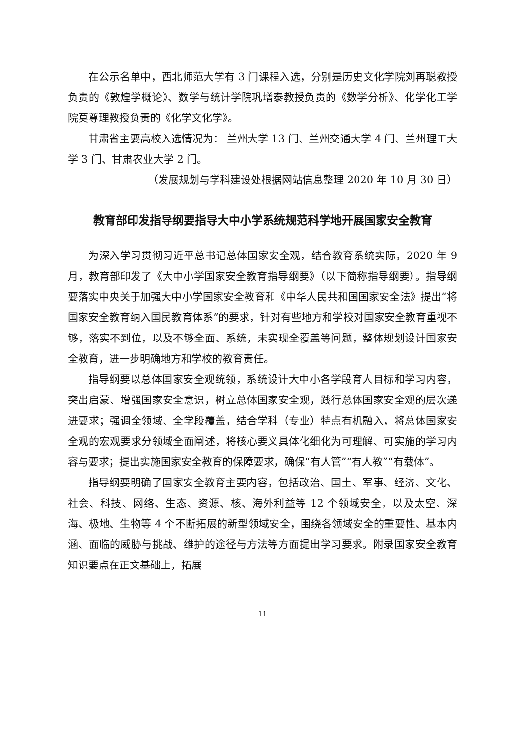在公示名单中，西北师范大学有 3 门课程入选，分别是历史文化学院刘再聪教授负责的《敦煌学概论》、数学与统计学院巩增泰教授负责的《数学分析》、化学化工学院莫尊理教授负责的《化学文化学》。
甘肃省主要高校入选情况为： 兰州大学 13 门、兰州交通大学 4 门、兰州理工大学 3 门、甘肃农业大学 2 门。
（发展规划与学科建设处根据网站信息整理 2020 年 10 月 30 日）
教育部印发指导纲要指导大中小学系统规范科学地开展国家安全教育
为深入学习贯彻习近平总书记总体国家安全观，结合教育系统实际，2020 年 9 月，教育部印发了《大中小学国家安全教育指导纲要》（以下简称指导纲要）。指导纲要落实中央关于加强大中小学国家安全教育和《中华人民共和国国家安全法》提出“将国家安全教育纳入国民教育体系”的要求，针对有些地方和学校对国家安全教育重视不够，落实不到位，以及不够全面、系统，未实现全覆盖等问题，整体规划设计国家安全教育，进一步明确地方和学校的教育责任。
指导纲要以总体国家安全观统领，系统设计大中小各学段育人目标和学习内容，突出启蒙、增强国家安全意识，树立总体国家安全观，践行总体国家安全观的层次递进要求；强调全领域、全学段覆盖，结合学科（专业）特点有机融入，将总体国家安全观的宏观要求分领域全面阐述，将核心要义具体化细化为可理解、可实施的学习内容与要求；提出实施国家安全教育的保障要求，确保“有人管”“有人教”“有载体”。
指导纲要明确了国家安全教育主要内容，包括政治、国土、军事、经济、文化、社会、科技、网络、生态、资源、核、海外利益等 12 个领域安全，以及太空、深海、极地、生物等 4 个不断拓展的新型领域安全，围绕各领域安全的重要性、基本内涵、面临的威胁与挑战、维护的途径与方法等方面提出学习要求。附录国家安全教育知识要点在正文基础上，拓展
11